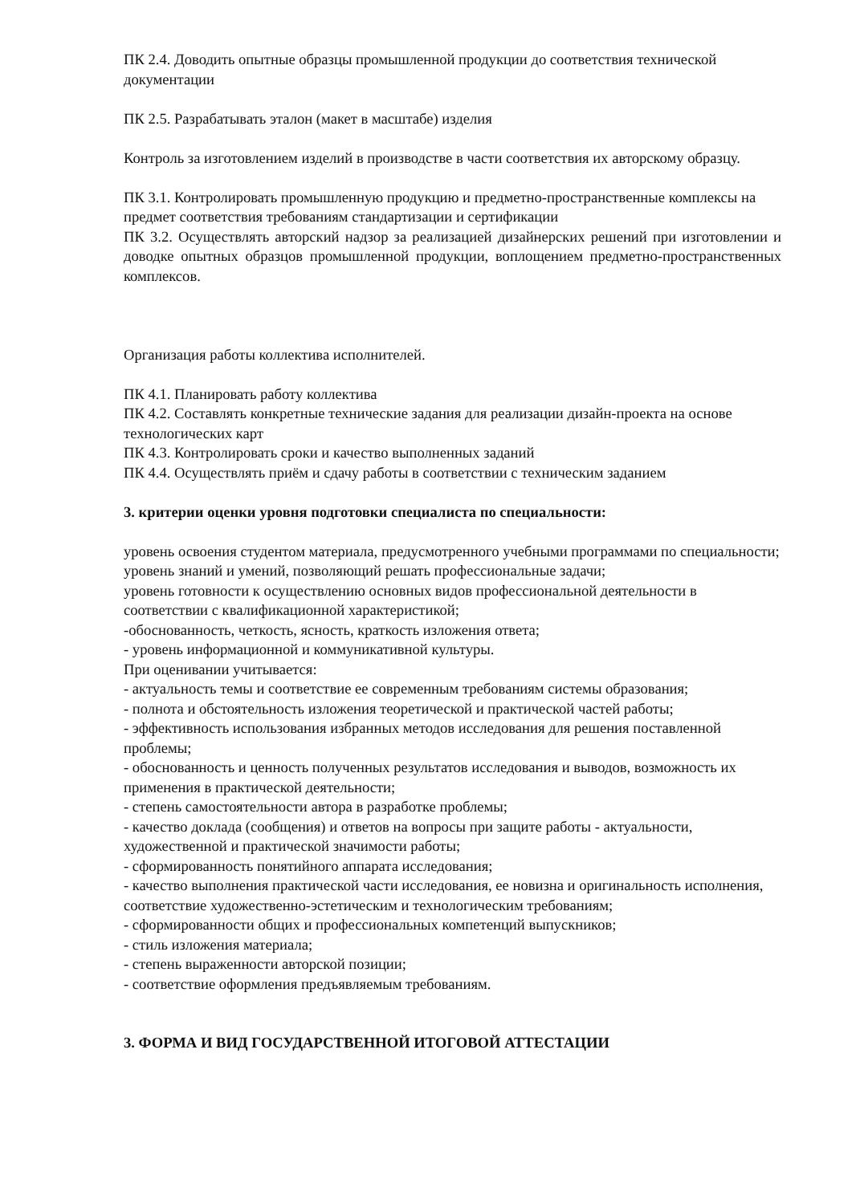ПК 2.4. Доводить опытные образцы промышленной продукции до соответствия технической документации
ПК 2.5. Разрабатывать эталон (макет в масштабе) изделия
Контроль за изготовлением изделий в производстве в части соответствия их авторскому образцу.
ПК 3.1. Контролировать промышленную продукцию и предметно-пространственные комплексы на предмет соответствия требованиям стандартизации и сертификации
ПК 3.2. Осуществлять авторский надзор за реализацией дизайнерских решений при изготовлении и доводке опытных образцов промышленной продукции, воплощением предметно-пространственных комплексов.
Организация работы коллектива исполнителей.
ПК 4.1. Планировать работу коллектива
ПК 4.2. Составлять конкретные технические задания для реализации дизайн-проекта на основе технологических карт
ПК 4.3. Контролировать сроки и качество выполненных заданий
ПК 4.4. Осуществлять приём и сдачу работы в соответствии с техническим заданием
3. критерии оценки уровня подготовки специалиста по специальности:
уровень освоения студентом материала, предусмотренного учебными программами по специальности;
уровень знаний и умений, позволяющий решать профессиональные задачи;
уровень готовности к осуществлению основных видов профессиональной деятельности в соответствии с квалификационной характеристикой;
-обоснованность, четкость, ясность, краткость изложения ответа;
- уровень информационной и коммуникативной культуры.
При оценивании учитывается:
- актуальность темы и соответствие ее современным требованиям системы образования;
- полнота и обстоятельность изложения теоретической и практической частей работы;
- эффективность использования избранных методов исследования для решения поставленной проблемы;
- обоснованность и ценность полученных результатов исследования и выводов, возможность их применения в практической деятельности;
- степень самостоятельности автора в разработке проблемы;
- качество доклада (сообщения) и ответов на вопросы при защите работы - актуальности, художественной и практической значимости работы;
- сформированность понятийного аппарата исследования;
- качество выполнения практической части исследования, ее новизна и оригинальность исполнения, соответствие художественно-эстетическим и технологическим требованиям;
- сформированности общих и профессиональных компетенций выпускников;
- стиль изложения материала;
- степень выраженности авторской позиции;
- соответствие оформления предъявляемым требованиям.
3. ФОРМА И ВИД ГОСУДАРСТВЕННОЙ ИТОГОВОЙ АТТЕСТАЦИИ